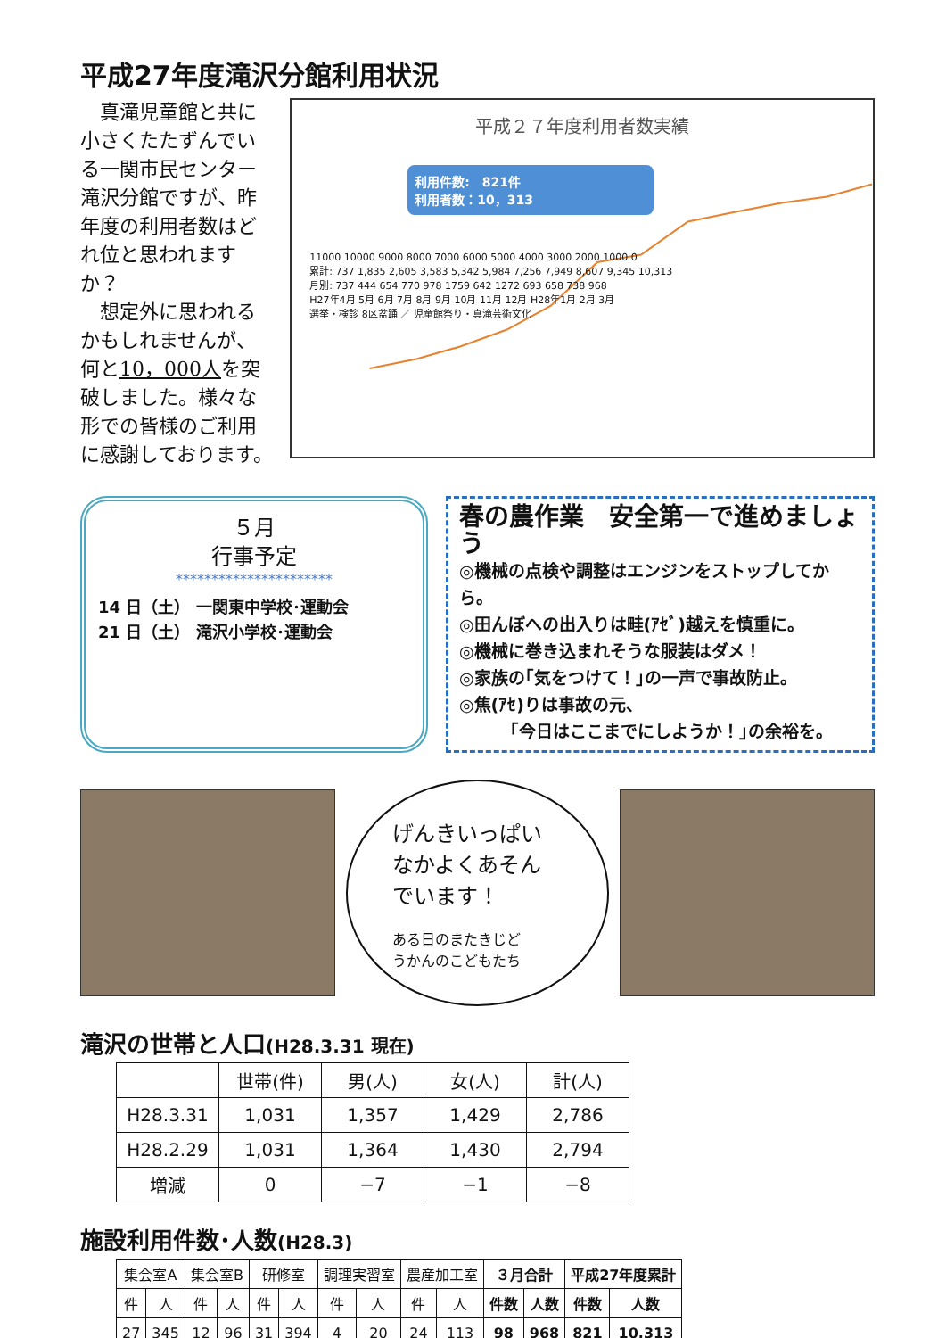平成27年度滝沢分館利用状況
　真滝児童館と共に小さくたたずんでいる一関市民センター滝沢分館ですが、昨年度の利用者数はどれ位と思われますか？
　想定外に思われるかもしれませんが、何と10，000人を突破しました。様々な形での皆様のご利用に感謝しております。
平成２７年度利用者数実績
利用件数:　821件
利用者数：10，313
11000 10000 9000 8000 7000 6000 5000 4000 3000 2000 1000 0
累計: 737 1,835 2,605 3,583 5,342 5,984 7,256 7,949 8,607 9,345 10,313
月別: 737 444 654 770 978 1759 642 1272 693 658 738 968
H27年4月 5月 6月 7月 8月 9月 10月 11月 12月 H28年1月 2月 3月
選挙・検診 8区盆踊 ／ 児童館祭り・真滝芸術文化
５月
行事予定
**********************
14 日（土） 一関東中学校･運動会
21 日（土） 滝沢小学校･運動会
春の農作業　安全第一で進めましょう
◎機械の点検や調整はエンジンをストップしてから。
◎田んぼへの出入りは畦(ｱｾﾞ)越えを慎重に。
◎機械に巻き込まれそうな服装はダメ！
◎家族の｢気をつけて！｣の一声で事故防止。
◎焦(ｱｾ)りは事故の元、
　　　｢今日はここまでにしようか！｣の余裕を。
げんきいっぱい
なかよくあそん
でいます！
ある日のまたきじど
うかんのこどもたち
滝沢の世帯と人口(H28.3.31 現在)
| | 世帯(件) | 男(人) | 女(人) | 計(人) |
| --- | --- | --- | --- | --- |
| H28.3.31 | 1,031 | 1,357 | 1,429 | 2,786 |
| H28.2.29 | 1,031 | 1,364 | 1,430 | 2,794 |
| 増減 | 0 | −7 | −1 | −8 |
施設利用件数･人数(H28.3)
| 集会室A | | 集会室B | | 研修室 | | 調理実習室 | | 農産加工室 | | ３月合計 | | 平成27年度累計 | |
| --- | --- | --- | --- | --- | --- | --- | --- | --- | --- | --- | --- | --- | --- |
| 件 | 人 | 件 | 人 | 件 | 人 | 件 | 人 | 件 | 人 | 件数 | 人数 | 件数 | 人数 |
| 27 | 345 | 12 | 96 | 31 | 394 | 4 | 20 | 24 | 113 | 98 | 968 | 821 | 10,313 |